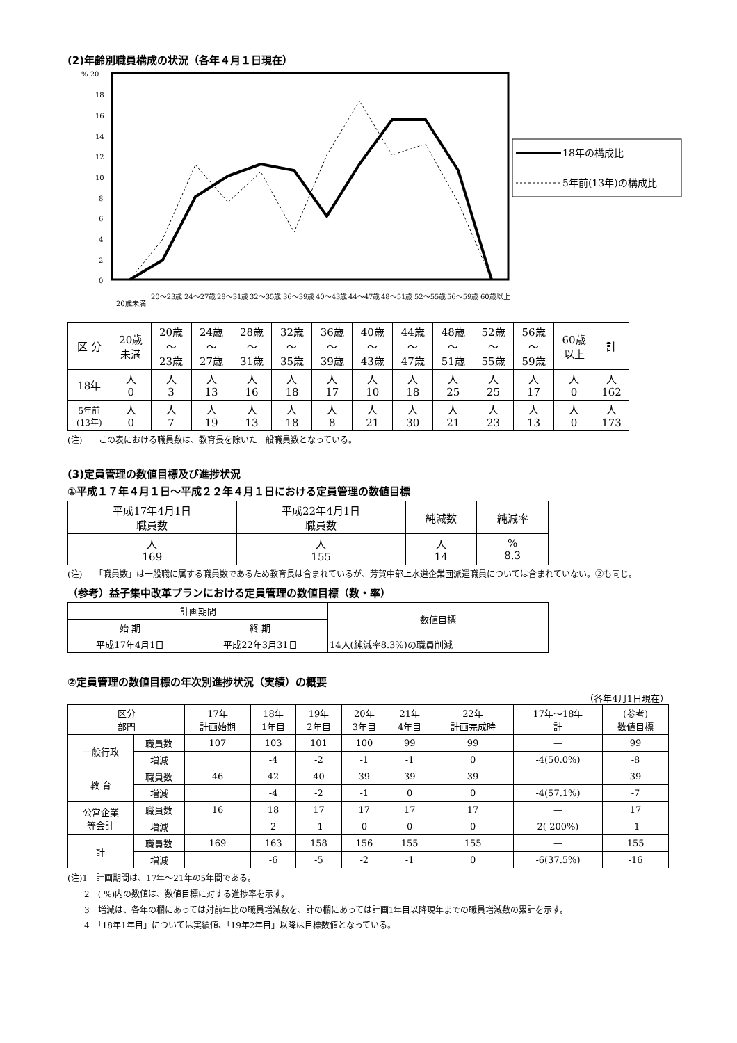(2)年齢別職員構成の状況（各年４月１日現在）
% 20
18
16
14
12
10
8
6
4
2
0
18年の構成比
5年前(13年)の構成比
20歳未満
20～23歳
24～27歳
28～31歳
32～35歳
36～39歳
40～43歳
44～47歳
48～51歳
52～55歳
56～59歳
60歳以上
| 区 分 | 20歳 未満 | 20歳 ～ 23歳 | 24歳 ～ 27歳 | 28歳 ～ 31歳 | 32歳 ～ 35歳 | 36歳 ～ 39歳 | 40歳 ～ 43歳 | 44歳 ～ 47歳 | 48歳 ～ 51歳 | 52歳 ～ 55歳 | 56歳 ～ 59歳 | 60歳 以上 | 計 |
| --- | --- | --- | --- | --- | --- | --- | --- | --- | --- | --- | --- | --- | --- |
| 18年 | 人 0 | 人 3 | 人 13 | 人 16 | 人 18 | 人 17 | 人 10 | 人 18 | 人 25 | 人 25 | 人 17 | 人 0 | 人 162 |
| 5年前 (13年) | 人 0 | 人 7 | 人 19 | 人 13 | 人 18 | 人 8 | 人 21 | 人 30 | 人 21 | 人 23 | 人 13 | 人 0 | 人 173 |
(注)　　この表における職員数は、教育長を除いた一般職員数となっている。
(3)定員管理の数値目標及び進捗状況
①平成１７年４月１日～平成２２年４月１日における定員管理の数値目標
| 平成17年4月1日 職員数 | 平成22年4月1日 職員数 | 純減数 | 純減率 |
| --- | --- | --- | --- |
| 人 169 | 人 155 | 人 14 | % 8.3 |
(注)　　「職員数」は一般職に属する職員数であるため教育長は含まれているが、芳賀中部上水道企業団派遣職員については含まれていない。②も同じ。
（参考）益子集中改革プランにおける定員管理の数値目標（数・率）
| 計画期間 | | 数値目標 |
| --- | --- | --- |
| 始 期 | 終 期 | |
| 平成17年4月1日 | 平成22年3月31日 | 14人(純減率8.3%)の職員削減 |
②定員管理の数値目標の年次別進捗状況（実績）の概要
（各年4月1日現在）
| 区分 部門 | | 17年 計画始期 | 18年 1年目 | 19年 2年目 | 20年 3年目 | 21年 4年目 | 22年 計画完成時 | 17年～18年 計 | (参考) 数値目標 |
| --- | --- | --- | --- | --- | --- | --- | --- | --- | --- |
| 一般行政 | 職員数 | 107 | 103 | 101 | 100 | 99 | 99 | — | 99 |
| | 増減 | | -4 | -2 | -1 | -1 | 0 | -4(50.0%) | -8 |
| 教 育 | 職員数 | 46 | 42 | 40 | 39 | 39 | 39 | — | 39 |
| | 増減 | | -4 | -2 | -1 | 0 | 0 | -4(57.1%) | -7 |
| 公営企業 等会計 | 職員数 | 16 | 18 | 17 | 17 | 17 | 17 | — | 17 |
| | 増減 | | 2 | -1 | 0 | 0 | 0 | 2(-200%) | -1 |
| 計 | 職員数 | 169 | 163 | 158 | 156 | 155 | 155 | — | 155 |
| | 増減 | | -6 | -5 | -2 | -1 | 0 | -6(37.5%) | -16 |
(注)1　計画期間は、17年～21年の5年間である。
　　2　( %)内の数値は、数値目標に対する進捗率を示す。
　　3　増減は、各年の欄にあっては対前年比の職員増減数を、計の欄にあっては計画1年目以降現年までの職員増減数の累計を示す。
　　4　「18年1年目」については実績値、「19年2年目」以降は目標数値となっている。